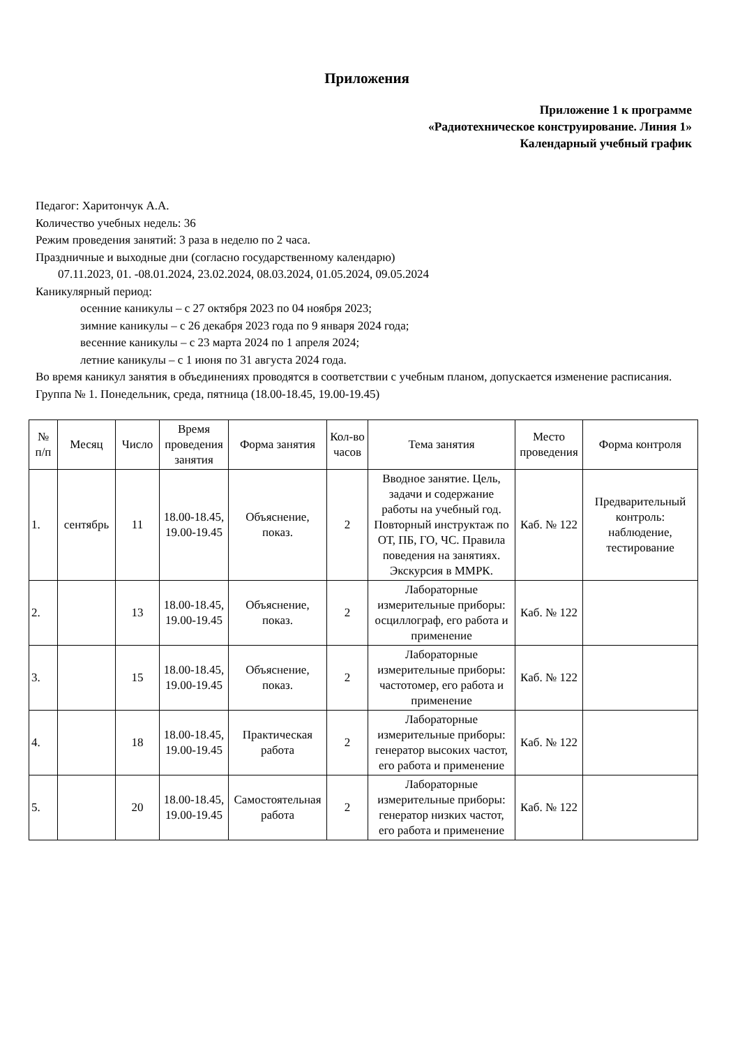Приложения
Приложение 1 к программе
«Радиотехническое конструирование. Линия 1»
Календарный учебный график
Педагог: Харитончук А.А.
Количество учебных недель: 36
Режим проведения занятий: 3 раза в неделю по 2 часа.
Праздничные и выходные дни (согласно государственному календарю)
07.11.2023, 01. -08.01.2024, 23.02.2024, 08.03.2024, 01.05.2024, 09.05.2024
Каникулярный период:
осенние каникулы – с 27 октября 2023 по 04 ноября 2023;
зимние каникулы – с 26 декабря 2023 года по 9 января 2024 года;
весенние каникулы – с 23 марта 2024 по 1 апреля 2024;
летние каникулы – с 1 июня по 31 августа 2024 года.
Во время каникул занятия в объединениях проводятся в соответствии с учебным планом, допускается изменение расписания.
Группа № 1. Понедельник, среда, пятница (18.00-18.45, 19.00-19.45)
| № п/п | Месяц | Число | Время проведения занятия | Форма занятия | Кол-во часов | Тема занятия | Место проведения | Форма контроля |
| --- | --- | --- | --- | --- | --- | --- | --- | --- |
| 1. | сентябрь | 11 | 18.00-18.45, 19.00-19.45 | Объяснение, показ. | 2 | Вводное занятие. Цель, задачи и содержание работы на учебный год. Повторный инструктаж по ОТ, ПБ, ГО, ЧС. Правила поведения на занятиях. Экскурсия в ММРК. | Каб. № 122 | Предварительный контроль: наблюдение, тестирование |
| 2. | | 13 | 18.00-18.45, 19.00-19.45 | Объяснение, показ. | 2 | Лабораторные измерительные приборы: осциллограф, его работа и применение | Каб. № 122 | |
| 3. | | 15 | 18.00-18.45, 19.00-19.45 | Объяснение, показ. | 2 | Лабораторные измерительные приборы: частотомер, его работа и применение | Каб. № 122 | |
| 4. | | 18 | 18.00-18.45, 19.00-19.45 | Практическая работа | 2 | Лабораторные измерительные приборы: генератор высоких частот, его работа и применение | Каб. № 122 | |
| 5. | | 20 | 18.00-18.45, 19.00-19.45 | Самостоятельная работа | 2 | Лабораторные измерительные приборы: генератор низких частот, его работа и применение | Каб. № 122 | |